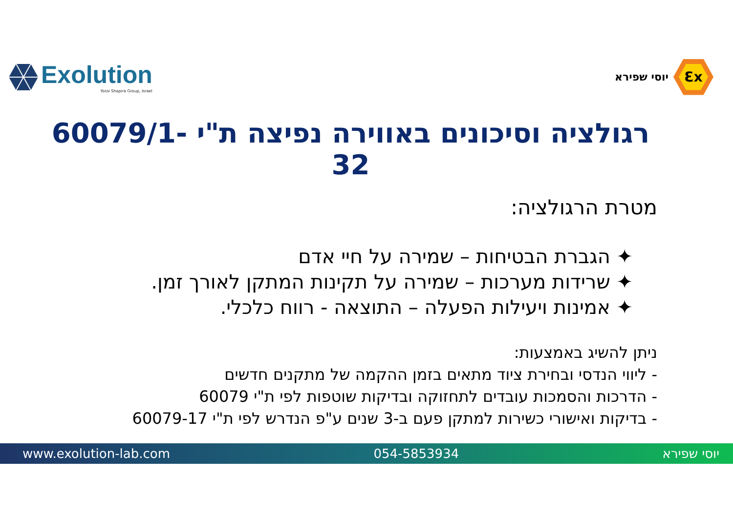Exolution
Yossi Shapira Group, Israel
יוסי שפירא
Ɛx
רגולציה וסיכונים באווירה נפיצה ת"י 60079/1-32
מטרת הרגולציה:
✦ הגברת הבטיחות – שמירה על חיי אדם
✦ שרידות מערכות – שמירה על תקינות המתקן לאורך זמן.
✦ אמינות ויעילות הפעלה – התוצאה - רווח כלכלי.
ניתן להשיג באמצעות:
- ליווי הנדסי ובחירת ציוד מתאים בזמן ההקמה של מתקנים חדשים
- הדרכות והסמכות עובדים לתחזוקה ובדיקות שוטפות לפי ת"י 60079
- בדיקות ואישורי כשירות למתקן פעם ב-3 שנים ע"פ הנדרש לפי ת"י 60079-17
www.exolution-lab.com 054-5853934 יוסי שפירא